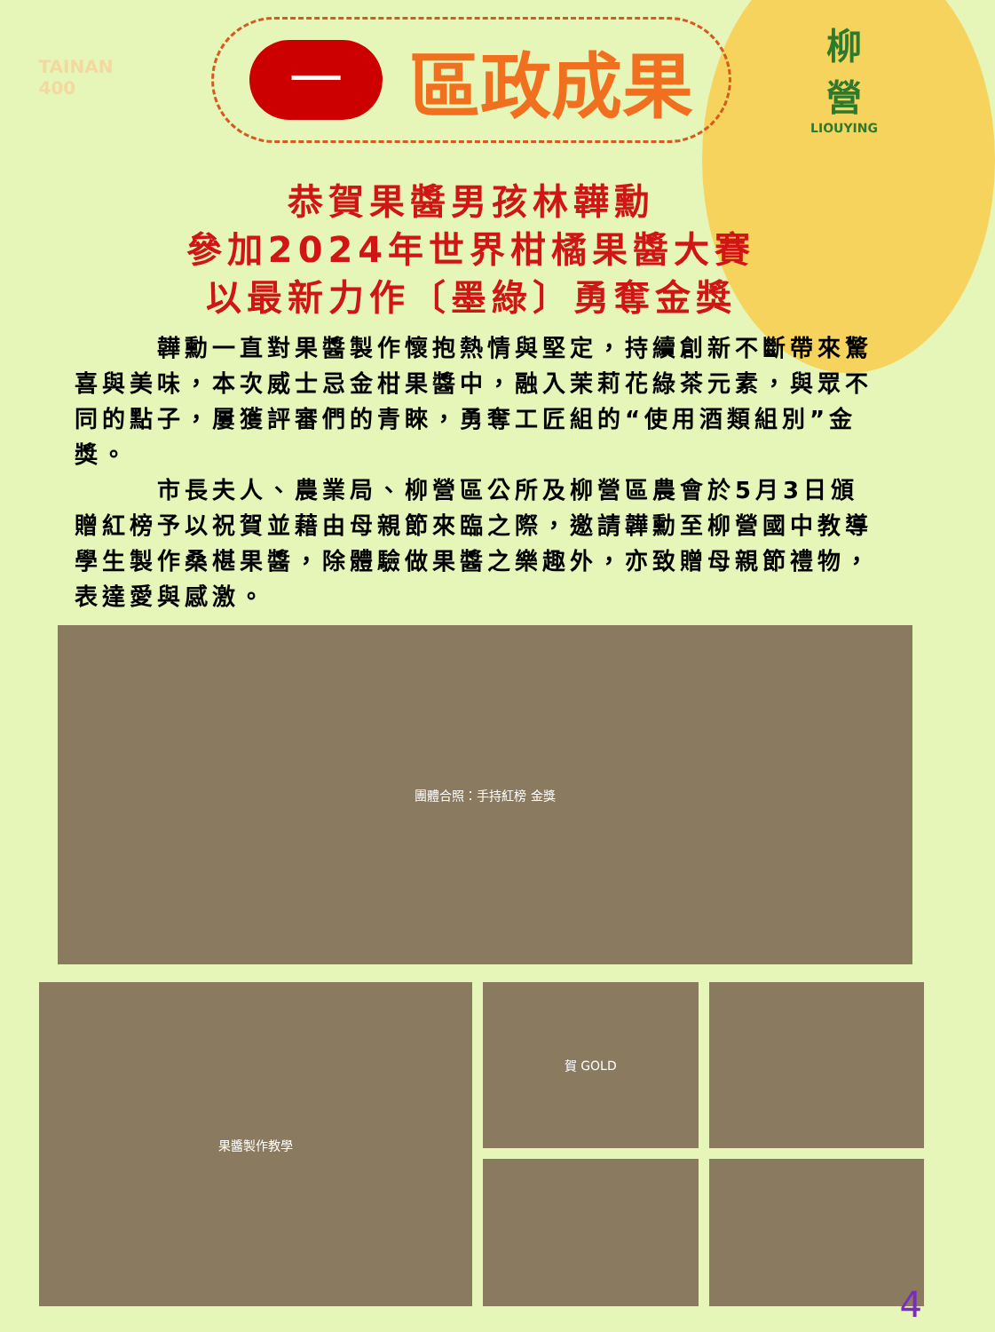TAINAN
400
一
區政成果
柳
營
LIOUYING
恭賀果醬男孩林韡勳
參加2024年世界柑橘果醬大賽
以最新力作〔墨綠〕勇奪金獎
   韡勳一直對果醬製作懷抱熱情與堅定，持續創新不斷帶來驚喜與美味，本次威士忌金柑果醬中，融入茉莉花綠茶元素，與眾不同的點子，屢獲評審們的青睞，勇奪工匠組的“使用酒類組別”金獎。
   市長夫人、農業局、柳營區公所及柳營區農會於5月3日頒贈紅榜予以祝賀並藉由母親節來臨之際，邀請韡勳至柳營國中教導學生製作桑椹果醬，除體驗做果醬之樂趣外，亦致贈母親節禮物，表達愛與感激。
團體合照：手持紅榜 金獎
果醬製作教學
賀 GOLD
4